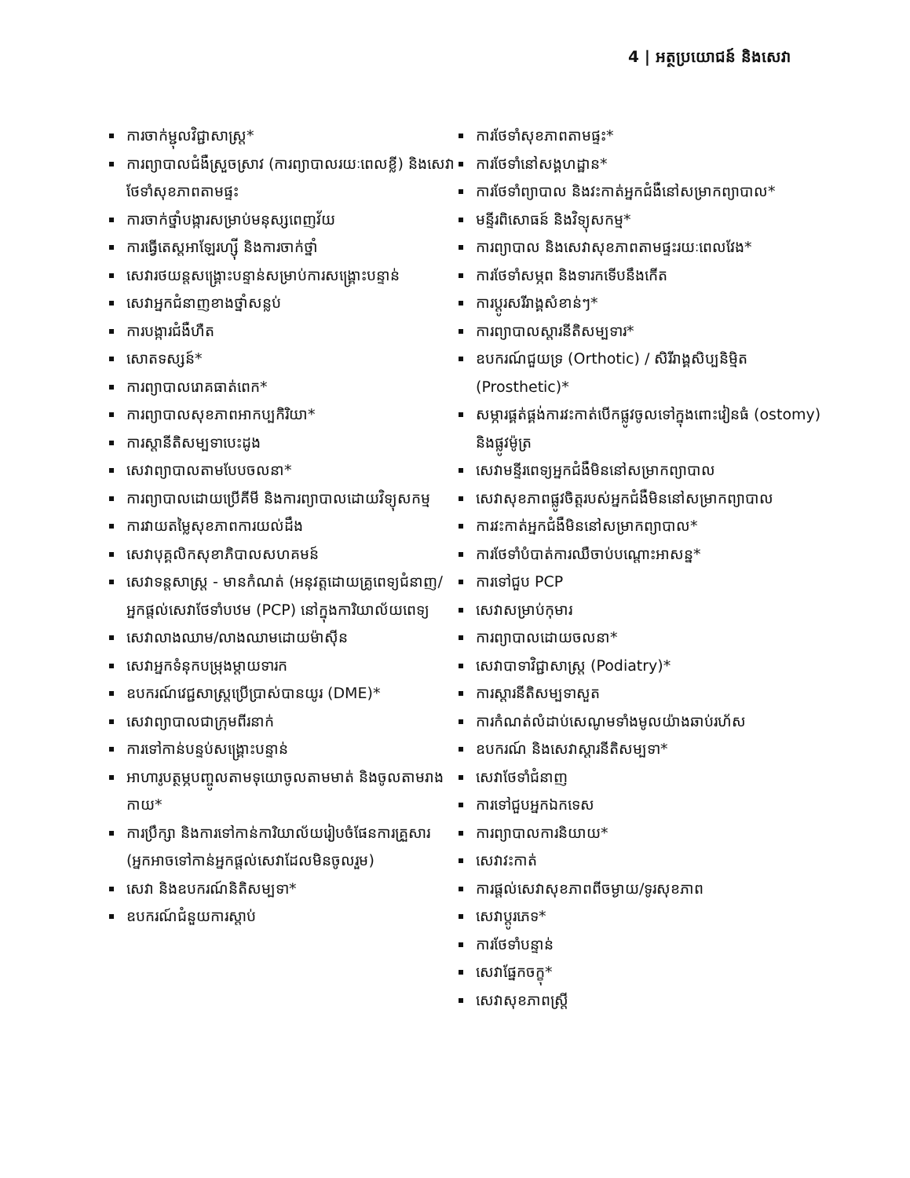4 | អត្ថប្រយោជន៍ និងសេវា
ការចាក់ម្ជុលវិជ្ជាសាស្ត្រ*
ការព្យាបាលជំងឺស្រួចស្រាវ (ការព្យាបាលរយៈពេលខ្លី) និងសេវាថែទាំសុខភាពតាមផ្ទះ
ការចាក់ថ្នាំបង្ការសម្រាប់មនុស្សពេញវ័យ
ការធ្វើតេស្តអាឡែរហ្ស៊ី និងការចាក់ថ្នាំ
សេវារថយន្តសង្គ្រោះបន្ទាន់សម្រាប់ការសង្គ្រោះបន្ទាន់
សេវាអ្នកជំនាញខាងថ្នាំសន្លប់
ការបង្ការជំងឺហឺត
សោតទស្សន៍*
ការព្យាបាលរោគធាត់ពេក*
ការព្យាបាលសុខភាពអាកប្បកិរិយា*
ការស្តានីតិសម្បទាបេះដូង
សេវាព្យាបាលតាមបែបចលនា*
ការព្យាបាលដោយប្រើគីមី និងការព្យាបាលដោយវិទ្យុសកម្ម
ការវាយតម្លៃសុខភាពការយល់ដឹង
សេវាបុគ្គលិកសុខាភិបាលសហគមន៍
សេវាទន្តសាស្ត្រ - មានកំណត់ (អនុវត្តដោយគ្រូពេទ្យជំនាញ/អ្នកផ្តល់សេវាថែទាំបឋម (PCP) នៅក្នុងការិយាល័យពេទ្យ
សេវាលាងឈាម/លាងឈាមដោយម៉ាស៊ីន
សេវាអ្នកទំនុកបម្រុងម្តាយទារក
ឧបករណ៍វេជ្ជសាស្ត្រប្រើប្រាស់បានយូរ (DME)*
សេវាព្យាបាលជាក្រុមពីរនាក់
ការទៅកាន់បន្ទប់សង្គ្រោះបន្ទាន់
អាហារូបត្ថម្ភបញ្ចូលតាមទុយោចូលតាមមាត់ និងចូលតាមរាងកាយ*
ការប្រឹក្សា និងការទៅកាន់ការិយាល័យរៀបចំផែនការគ្រួសារ (អ្នកអាចទៅកាន់អ្នកផ្តល់សេវាដែលមិនចូលរួម)
សេវា និងឧបករណ៍និតិសម្បទា*
ឧបករណ៍ជំនួយការស្តាប់
ការថែទាំសុខភាពតាមផ្ទះ*
ការថែទាំនៅសង្គហដ្ឋាន*
ការថែទាំព្យាបាល និងវះកាត់អ្នកជំងឺនៅសម្រាកព្យាបាល*
មន្ទីរពិសោធន៍ និងវិទ្យុសកម្ម*
ការព្យាបាល និងសេវាសុខភាពតាមផ្ទះរយៈពេលវែង*
ការថែទាំសម្ភព និងទារកទើបនឹងកើត
ការប្តូរសរីរាង្គសំខាន់ៗ*
ការព្យាបាលស្តារនីតិសម្បទារ*
ឧបករណ៍ជួយទ្រ (Orthotic) / សិរីរាង្គសិប្បនិម្មិត (Prosthetic)*
សម្ភារផ្គត់ផ្គង់ការវះកាត់បើកផ្លូវចូលទៅក្នុងពោះវៀនធំ (ostomy) និងផ្លូវម៉ូត្រ
សេវាមន្ទីរពេទ្យអ្នកជំងឺមិននៅសម្រាកព្យាបាល
សេវាសុខភាពផ្លូវចិត្តរបស់អ្នកជំងឺមិននៅសម្រាកព្យាបាល
ការវះកាត់អ្នកជំងឺមិននៅសម្រាកព្យាបាល*
ការថែទាំបំបាត់ការឈឺចាប់បណ្តោះអាសន្ន*
ការទៅជួប PCP
សេវាសម្រាប់កុមារ
ការព្យាបាលដោយចលនា*
សេវាបាទាវិជ្ជាសាស្ត្រ (Podiatry)*
ការស្តារនីតិសម្បទាសួត
ការកំណត់លំដាប់សេណូមទាំងមូលយ៉ាងឆាប់រហ័ស
ឧបករណ៍ និងសេវាស្តារនីតិសម្បទា*
សេវាថែទាំជំនាញ
ការទៅជួបអ្នកឯកទេស
ការព្យាបាលការនិយាយ*
សេវាវះកាត់
ការផ្តល់សេវាសុខភាពពីចម្ងាយ/ទូរសុខភាព
សេវាប្តូរភេទ*
ការថែទាំបន្ទាន់
សេវាផ្នែកចក្ខុ*
សេវាសុខភាពស្ត្រី